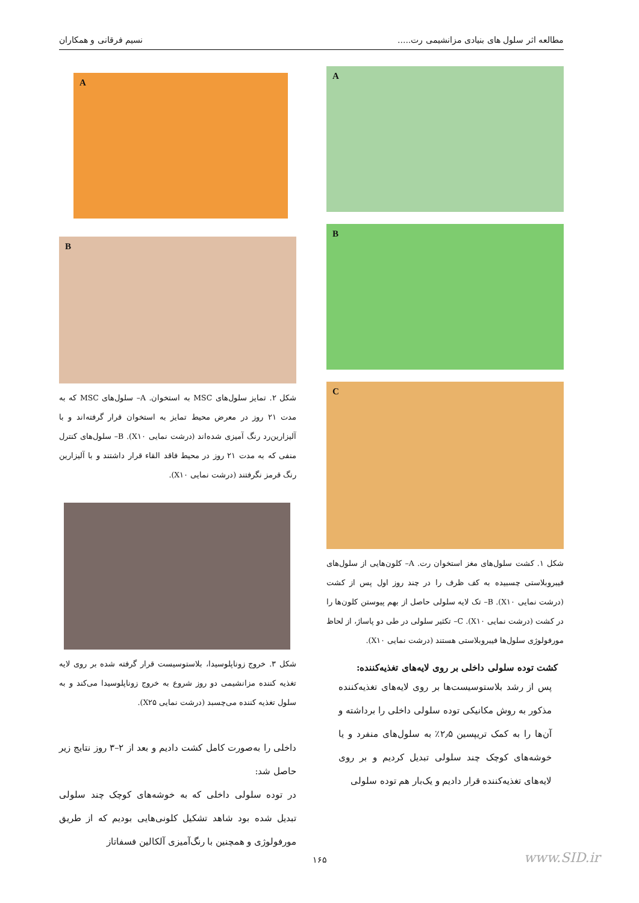مطالعه اثر سلول های بنیادی مزانشیمی رت.....
نسیم فرقانی و همکاران
A
B
C
شکل ۱. کشت سلول‌های مغز استخوان رت. A– کلون‌هایی از سلول‌های فیبروبلاستی چسبیده به کف ظرف را در چند روز اول پس از کشت (درشت نمایی X۱۰). B– تک لایه سلولی حاصل از بهم پیوستن کلون‌ها را در کشت (درشت نمایی X۱۰). C– تکثیر سلولی در طی دو پاساژ، از لحاظ مورفولوژی سلول‌ها فیبروبلاستی هستند (درشت نمایی X۱۰).
کشت توده سلولی داخلی بر روی لایه‌های تغذیه‌کننده:
پس از رشد بلاستوسیست‌ها بر روی لایه‌های تغذیه‌کننده مذکور به روش مکانیکی توده سلولی داخلی را برداشته و آن‌ها را به کمک تریپسین ۲٫۵٪ به سلول‌های منفرد و یا خوشه‌های کوچک چند سلولی تبدیل کردیم و بر روی لایه‌های تغذیه‌کننده قرار دادیم و یک‌بار هم توده سلولی
A
B
شکل ۲. تمایز سلول‌های MSC به استخوان. A– سلول‌های MSC که به مدت ۲۱ روز در معرض محیط تمایز به استخوان قرار گرفته‌اند و با آلیزارین‌رد رنگ آمیزی شده‌اند (درشت نمایی X۱۰). B– سلول‌های کنترل منفی که به مدت ۲۱ روز در محیط فاقد القاء قرار داشتند و با آلیزارین رنگ قرمز نگرفتند (درشت نمایی X۱۰).
شکل ۳. خروج زوناپلوسیدا، بلاستوسیست قرار گرفته شده بر روی لایه تغذیه کننده مزانشیمی دو روز شروع به خروج زوناپلوسیدا می‌کند و به سلول تغذیه کننده می‌چسبد (درشت نمایی X۲۵).
داخلی را به‌صورت کامل کشت دادیم و بعد از ۲–۳ روز نتایج زیر حاصل شد:
در توده سلولی داخلی که به خوشه‌های کوچک چند سلولی تبدیل شده بود شاهد تشکیل کلونی‌هایی بودیم که از طریق مورفولوژی و همچنین با رنگ‌آمیزی آلکالین فسفاتاز
۱۶۵ www.SID.ir